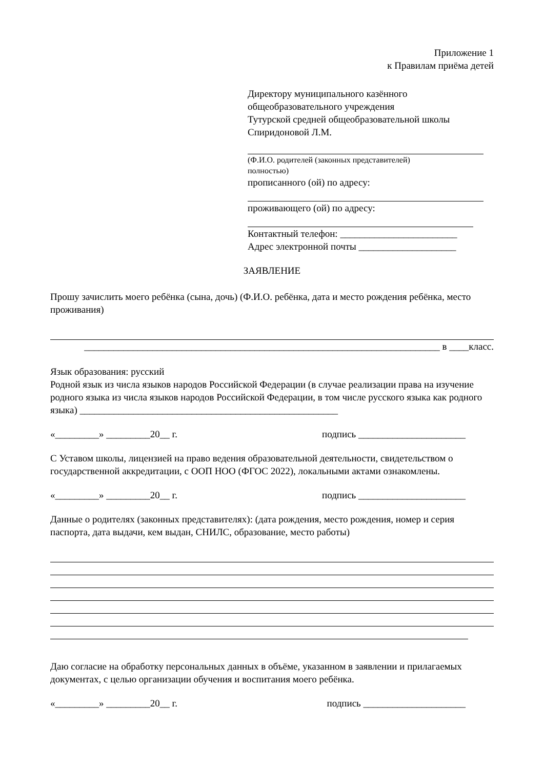Приложение 1
к Правилам приёма детей
Директору муниципального казённого
общеобразовательного учреждения
Тутурской средней общеобразовательной школы
Спиридоновой Л.М.
(Ф.И.О. родителей (законных представителей)
полностью)
прописанного (ой) по адресу:
проживающего (ой) по адресу:
Контактный телефон: ________________________
Адрес электронной почты ____________________
ЗАЯВЛЕНИЕ
Прошу зачислить моего ребёнка (сына, дочь) (Ф.И.О. ребёнка, дата и место рождения ребёнка, место проживания)
_________________________________________________________________________ в ____класс.
Язык образования: русский
Родной язык из числа языков народов Российской Федерации (в случае реализации права на изучение родного языка из числа языков народов Российской Федерации, в том числе русского языка как родного языка) _____________________________________________________
«_________» _________20__ г. подпись ______________________
С Уставом школы, лицензией на право ведения образовательной деятельности, свидетельством о государственной аккредитации, с ООП НОО (ФГОС 2022), локальными актами ознакомлены.
«_________» _________20__ г. подпись ______________________
Данные о родителях (законных представителях): (дата рождения, место рождения, номер и серия паспорта, дата выдачи, кем выдан, СНИЛС, образование, место работы)
Даю согласие на обработку персональных данных в объёме, указанном в заявлении и прилагаемых документах, с целью организации обучения и воспитания моего ребёнка.
«_________» _________20__ г. подпись _____________________